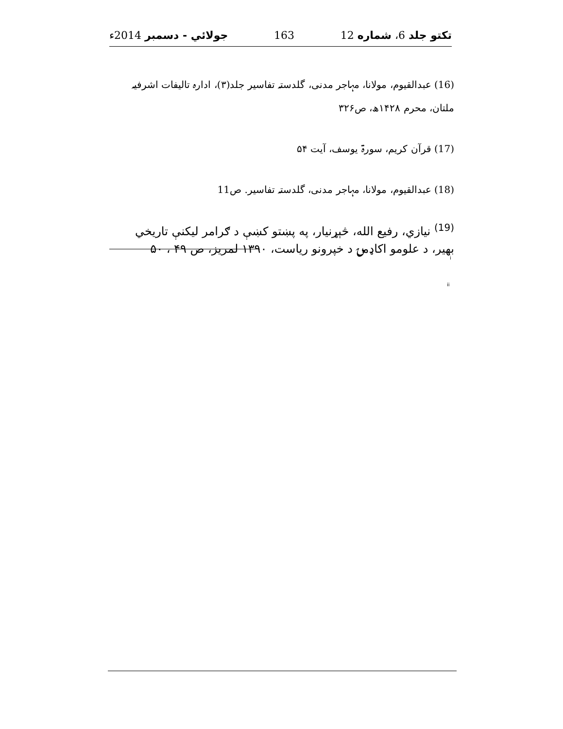تکتو جلد 6، شماره 12 163 جولائي - دسمبر 2014ء
(16) عبدالقیوم، مولانا، مہاجر مدنی، گلدستہ تفاسیر جلد(۳)، ادارہ تالیفات اشرفیہ ملتان، محرم ۱۴۲۸ھ، ص۳۲۶
(17) قرآن کریم، سورۃ یوسف، آیت ۵۴
(18) عبدالقیوم، مولانا، مہاجر مدنی، گلدستہ تفاسیر. ص11
<sup>(19)</sup> نیازي، رفیع الله، څېړنیار، په پښتو کښې د ګرامر لیکنې تاریخي بهیر، د علومو اکاډمۍ د خپرونو ریاست، ۱۳۹۰ لمریز، ص ۴۹ ، ۵۰
i
ii